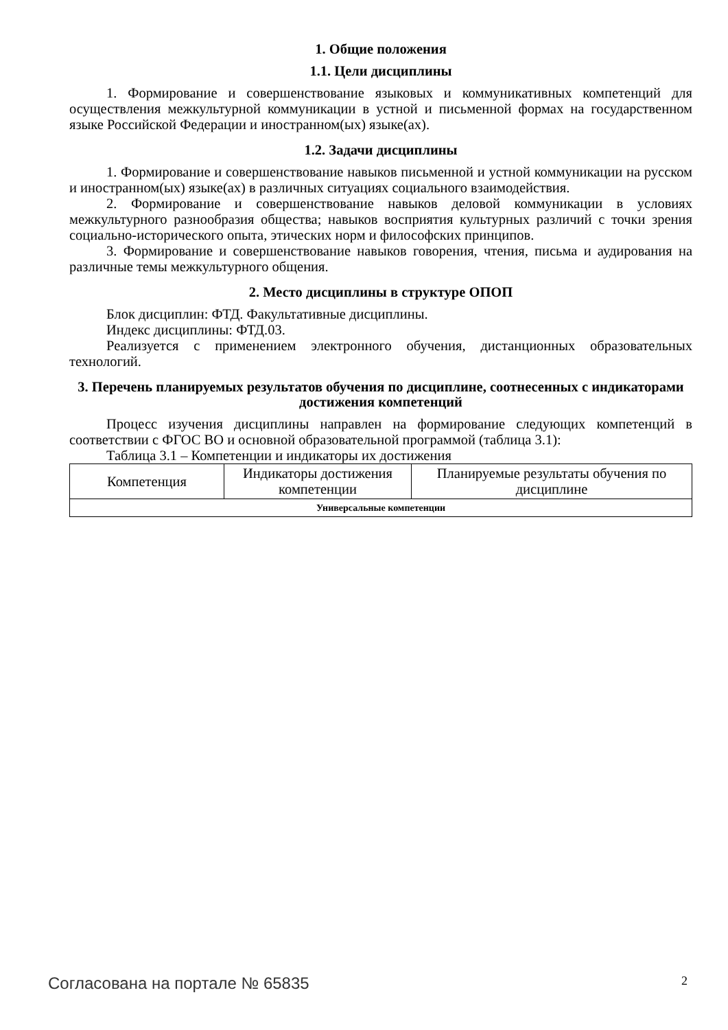1. Общие положения
1.1. Цели дисциплины
1. Формирование и совершенствование языковых и коммуникативных компетенций для осуществления межкультурной коммуникации в устной и письменной формах на государственном языке Российской Федерации и иностранном(ых) языке(ах).
1.2. Задачи дисциплины
1. Формирование и совершенствование навыков письменной и устной коммуникации на русском и иностранном(ых) языке(ах) в различных ситуациях социального взаимодействия.
2. Формирование и совершенствование навыков деловой коммуникации в условиях межкультурного разнообразия общества; навыков восприятия культурных различий с точки зрения социально-исторического опыта, этических норм и философских принципов.
3. Формирование и совершенствование навыков говорения, чтения, письма и аудирования на различные темы межкультурного общения.
2. Место дисциплины в структуре ОПОП
Блок дисциплин: ФТД. Факультативные дисциплины.
Индекс дисциплины: ФТД.03.
Реализуется с применением электронного обучения, дистанционных образовательных технологий.
3. Перечень планируемых результатов обучения по дисциплине, соотнесенных с индикаторами достижения компетенций
Процесс изучения дисциплины направлен на формирование следующих компетенций в соответствии с ФГОС ВО и основной образовательной программой (таблица 3.1):
Таблица 3.1 – Компетенции и индикаторы их достижения
| Компетенция | Индикаторы достижения компетенции | Планируемые результаты обучения по дисциплине |
| Универсальные компетенции | | |
Согласована на портале № 65835 2